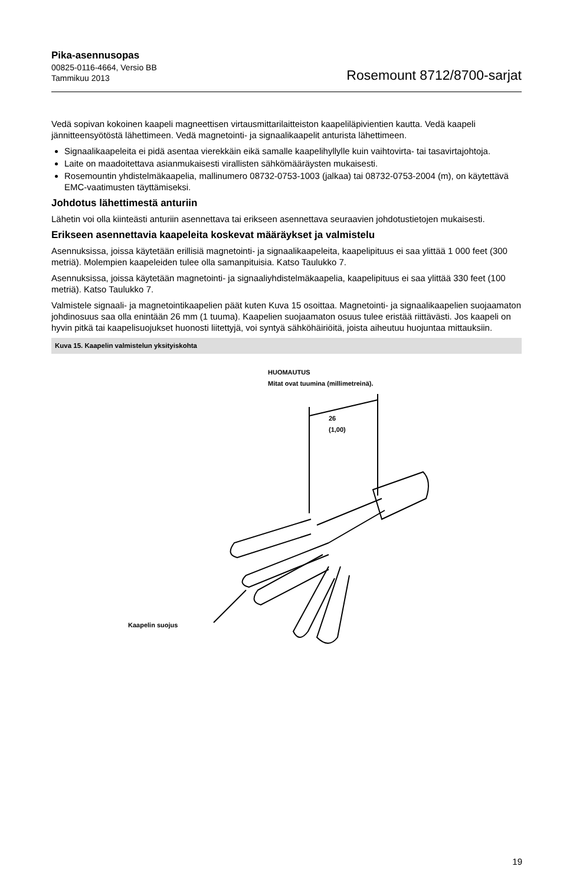Pika-asennusopas
00825-0116-4664, Versio BB
Tammikuu 2013
Rosemount 8712/8700-sarjat
Vedä sopivan kokoinen kaapeli magneettisen virtausmittarilaitteiston kaapeliläpivientien kautta. Vedä kaapeli jännitteensyötöstä lähettimeen. Vedä magnetointi- ja signaalikaapelit anturista lähettimeen.
Signaalikaapeleita ei pidä asentaa vierekkäin eikä samalle kaapelihyllylle kuin vaihtovirta- tai tasavirtajohtoja.
Laite on maadoitettava asianmukaisesti virallisten sähkömääräysten mukaisesti.
Rosemountin yhdistelmäkaapelia, mallinumero 08732-0753-1003 (jalkaa) tai 08732-0753-2004 (m), on käytettävä EMC-vaatimusten täyttämiseksi.
Johdotus lähettimestä anturiin
Lähetin voi olla kiinteästi anturiin asennettava tai erikseen asennettava seuraavien johdotustietojen mukaisesti.
Erikseen asennettavia kaapeleita koskevat määräykset ja valmistelu
Asennuksissa, joissa käytetään erillisiä magnetointi- ja signaalikaapeleita, kaapelipituus ei saa ylittää 1 000 feet (300 metriä). Molempien kaapeleiden tulee olla samanpituisia. Katso Taulukko 7.
Asennuksissa, joissa käytetään magnetointi- ja signaaliyhdistelmäkaapelia, kaapelipituus ei saa ylittää 330 feet (100 metriä). Katso Taulukko 7.
Valmistele signaali- ja magnetointikaapelien päät kuten Kuva 15 osoittaa. Magnetointi- ja signaalikaapelien suojaamaton johdinosuus saa olla enintään 26 mm (1 tuuma). Kaapelien suojaamaton osuus tulee eristää riittävästi. Jos kaapeli on hyvin pitkä tai kaapelisuojukset huonosti liitettyjä, voi syntyä sähköhäiriöitä, joista aiheutuu huojuntaa mittauksiin.
Kuva 15. Kaapelin valmistelun yksityiskohta
HUOMAUTUS
Mitat ovat tuumina (millimetreinä).
26
(1,00)
Kaapelin suojus
19